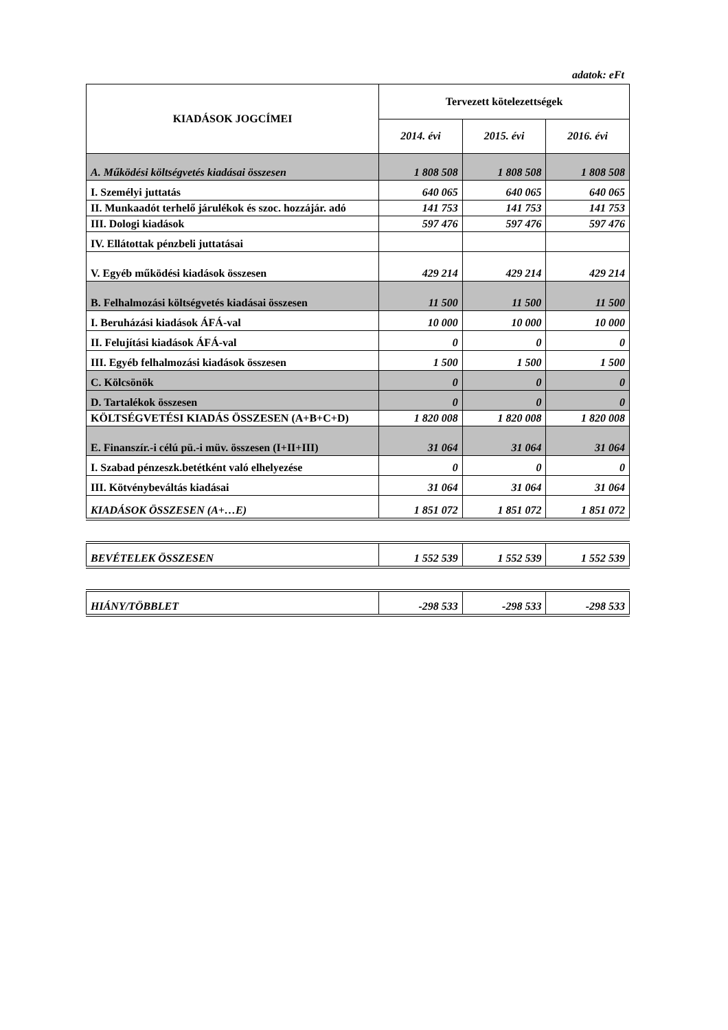adatok: eFt
| KIADÁSOK JOGCÍMEI | Tervezett kötelezettségek | | |
| --- | --- | --- | --- |
| | 2014. évi | 2015. évi | 2016. évi |
| A. Működési költségvetés kiadásai összesen | 1 808 508 | 1 808 508 | 1 808 508 |
| I. Személyi juttatás | 640 065 | 640 065 | 640 065 |
| II. Munkaadót terhelő járulékok és szoc. hozzájár. adó | 141 753 | 141 753 | 141 753 |
| III. Dologi kiadások | 597 476 | 597 476 | 597 476 |
| IV. Ellátottak pénzbeli juttatásai | | | |
| V. Egyéb működési kiadások összesen | 429 214 | 429 214 | 429 214 |
| B. Felhalmozási költségvetés kiadásai összesen | 11 500 | 11 500 | 11 500 |
| I. Beruházási kiadások ÁFÁ-val | 10 000 | 10 000 | 10 000 |
| II. Felujítási kiadások ÁFÁ-val | 0 | 0 | 0 |
| III. Egyéb felhalmozási kiadások összesen | 1 500 | 1 500 | 1 500 |
| C. Kölcsönök | 0 | 0 | 0 |
| D. Tartalékok összesen | 0 | 0 | 0 |
| KÖLTSÉGVETÉSI KIADÁS ÖSSZESEN (A+B+C+D) | 1 820 008 | 1 820 008 | 1 820 008 |
| E. Finanszír.-i célú pü.-i müv. összesen (I+II+III) | 31 064 | 31 064 | 31 064 |
| I. Szabad pénzeszk.betétként való elhelyezése | 0 | 0 | 0 |
| III. Kötvénybeváltás kiadásai | 31 064 | 31 064 | 31 064 |
| KIADÁSOK ÖSSZESEN (A+…E) | 1 851 072 | 1 851 072 | 1 851 072 |
| BEVÉTELEK ÖSSZESEN | 1 552 539 | 1 552 539 | 1 552 539 |
| HIÁNY/TÖBBLET | -298 533 | -298 533 | -298 533 |